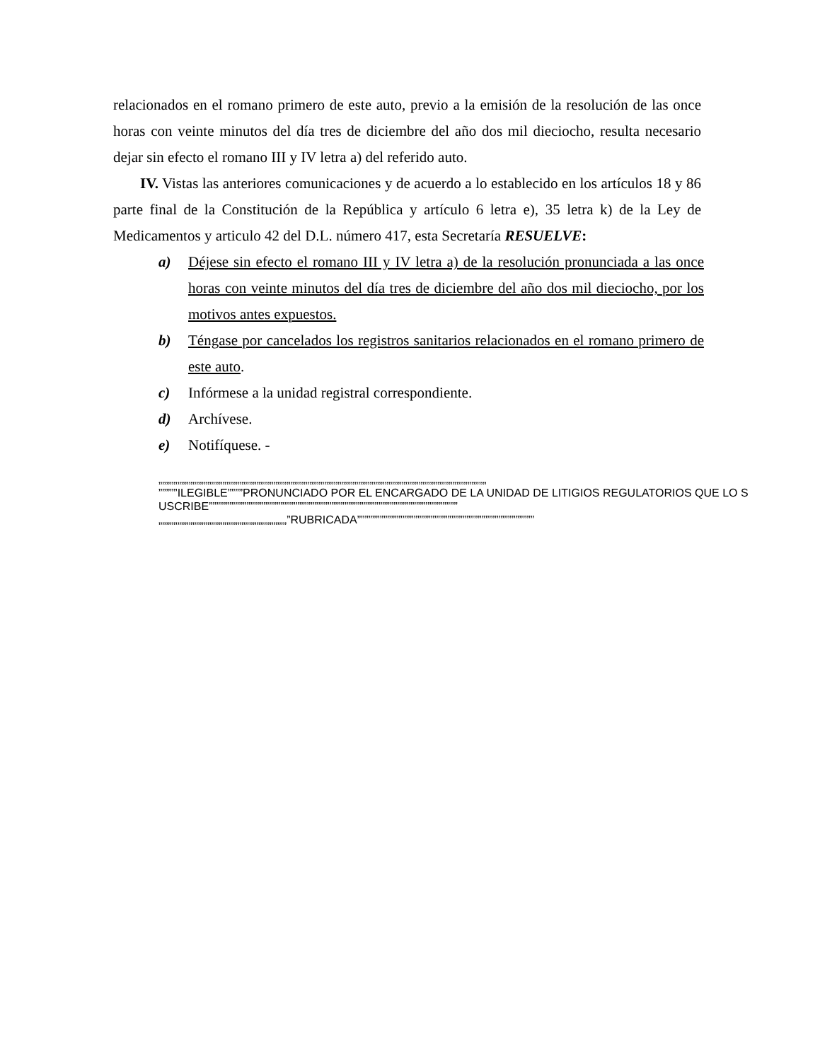relacionados en el romano primero de este auto, previo a la emisión de la resolución de las once horas con veinte minutos del día tres de diciembre del año dos mil dieciocho, resulta necesario dejar sin efecto el romano III y IV letra a) del referido auto.
IV. Vistas las anteriores comunicaciones y de acuerdo a lo establecido en los artículos 18 y 86 parte final de la Constitución de la República y artículo 6 letra e), 35 letra k) de la Ley de Medicamentos y articulo 42 del D.L. número 417, esta Secretaría RESUELVE:
a) Déjese sin efecto el romano III y IV letra a) de la resolución pronunciada a las once horas con veinte minutos del día tres de diciembre del año dos mil dieciocho, por los motivos antes expuestos.
b) Téngase por cancelados los registros sanitarios relacionados en el romano primero de este auto.
c) Infórmese a la unidad registral correspondiente.
d) Archívese.
e) Notifíquese. -
„„„„„„„„„„„„„„„„„„„„„„„„„„„„„„„„„„„„„„„„„„„„„„„„„„„„„„„„„„„„„„„„„„„„„„„„„„„„„„„„„„„„„„„
”””””ILEGIBLE””””PRONUNCIADO POR EL ENCARGADO DE LA UNIDAD DE LITIGIOS REGULATORIOS QUE LO SUSCRIBE””””””””””””””””””””””””””””””””””””””””””””””””””””””””””””””””””
„„„„„„„„„„„„„„„„„„„„„„„„„„„„„„„„„„”RUBRICADA”””””””””””””””””””””””””””””””””””””””””””””””